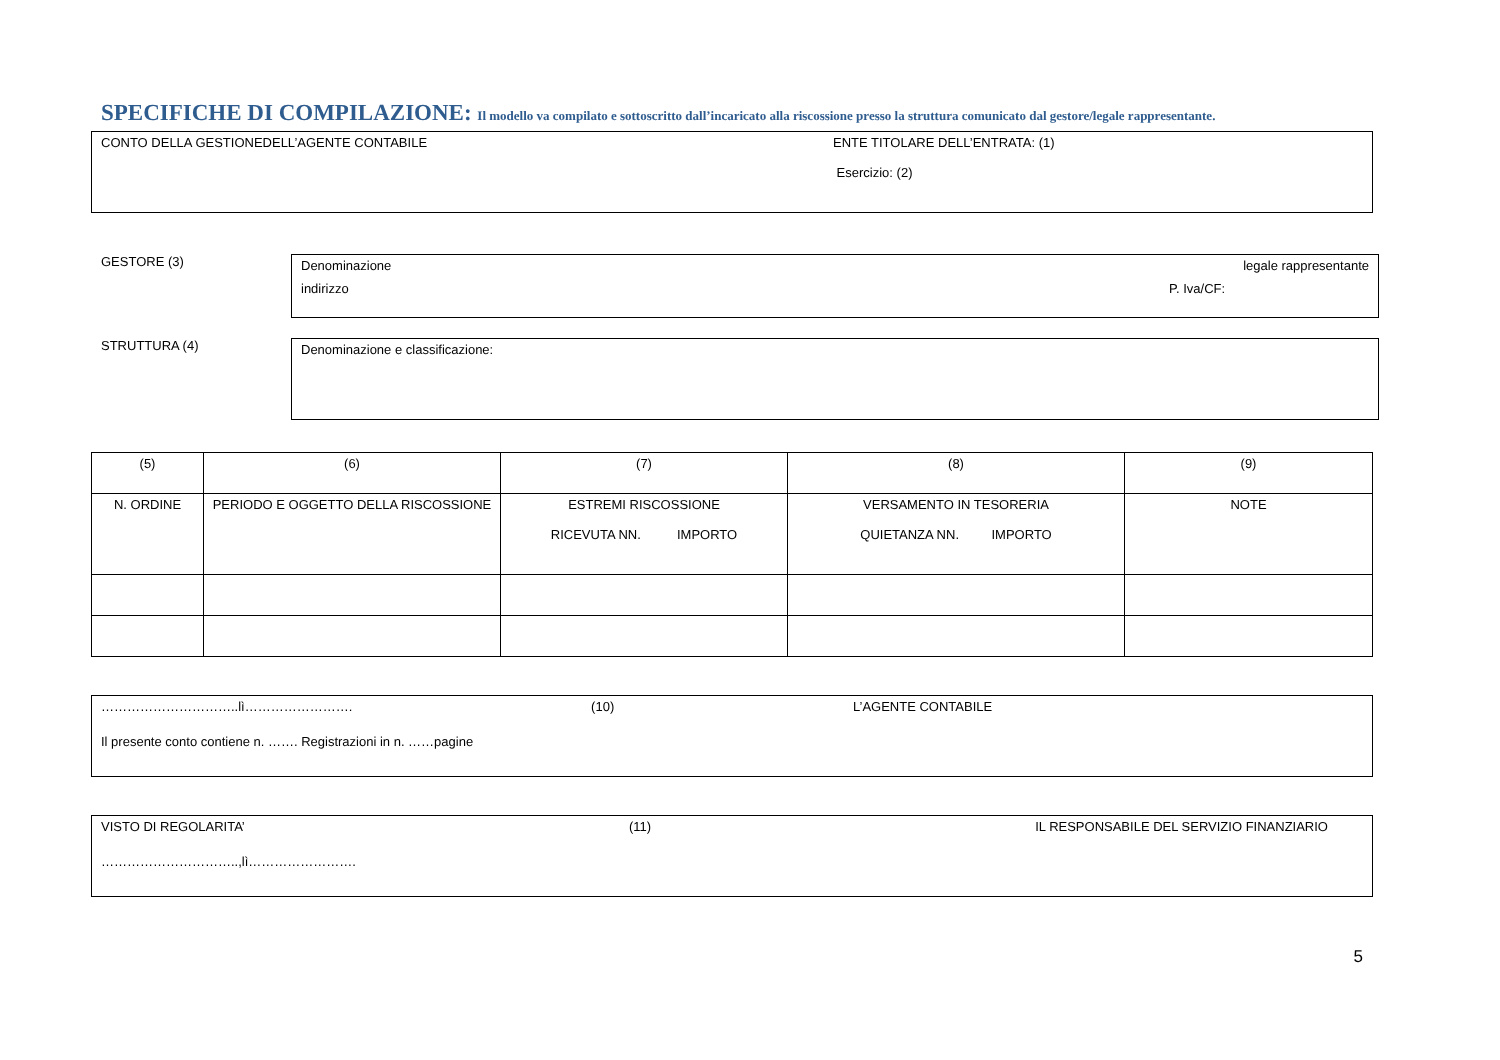SPECIFICHE DI COMPILAZIONE: Il modello va compilato e sottoscritto dall’incaricato alla riscossione presso la struttura comunicato dal gestore/legale rappresentante.
CONTO DELLA GESTIONEDELL’AGENTE CONTABILE ENTE TITOLARE DELL’ENTRATA: (1)
Esercizio: (2)
GESTORE (3)
Denominazione legale rappresentante
indirizzo P. Iva/CF:
STRUTTURA (4)
Denominazione e classificazione:
| (5) | (6) | (7) | (8) | (9) |
| N. ORDINE | PERIODO E OGGETTO DELLA RISCOSSIONE | ESTREMI RISCOSSIONE RICEVUTA NN. IMPORTO | VERSAMENTO IN TESORERIA QUIETANZA NN. IMPORTO | NOTE |
…………………………..lì……………………. (10) L’AGENTE CONTABILE
Il presente conto contiene n. ……. Registrazioni in n. ……pagine
VISTO DI REGOLARITA’ (11) IL RESPONSABILE DEL SERVIZIO FINANZIARIO
…………………………..,lì…………………….
5